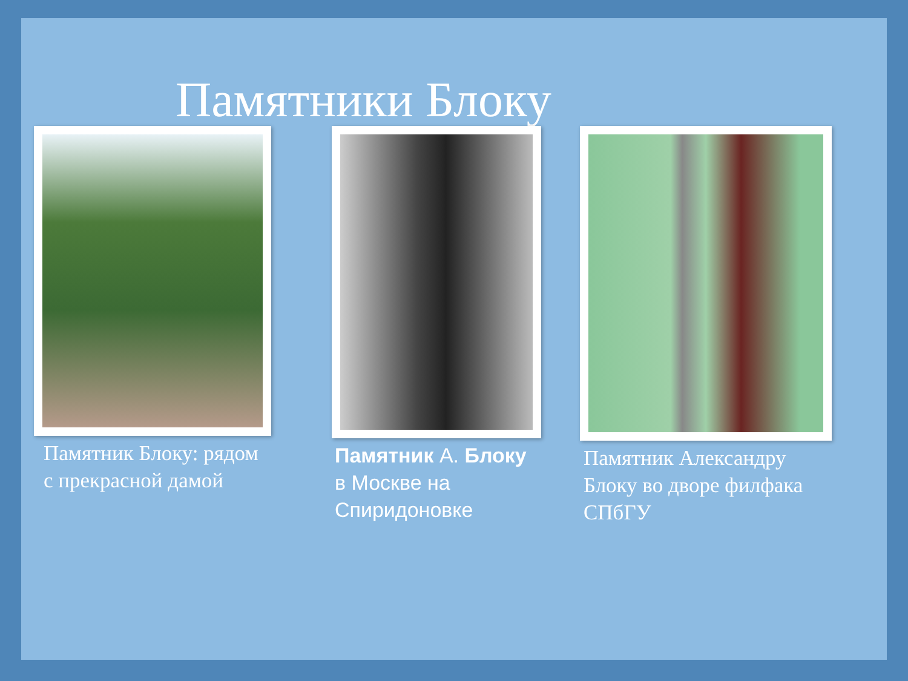Памятники Блоку
Памятник Блоку: рядом с прекрасной дамой
Памятник А. Блоку в Москве на Спиридоновке
Памятник Александру Блоку во дворе филфака СПбГУ